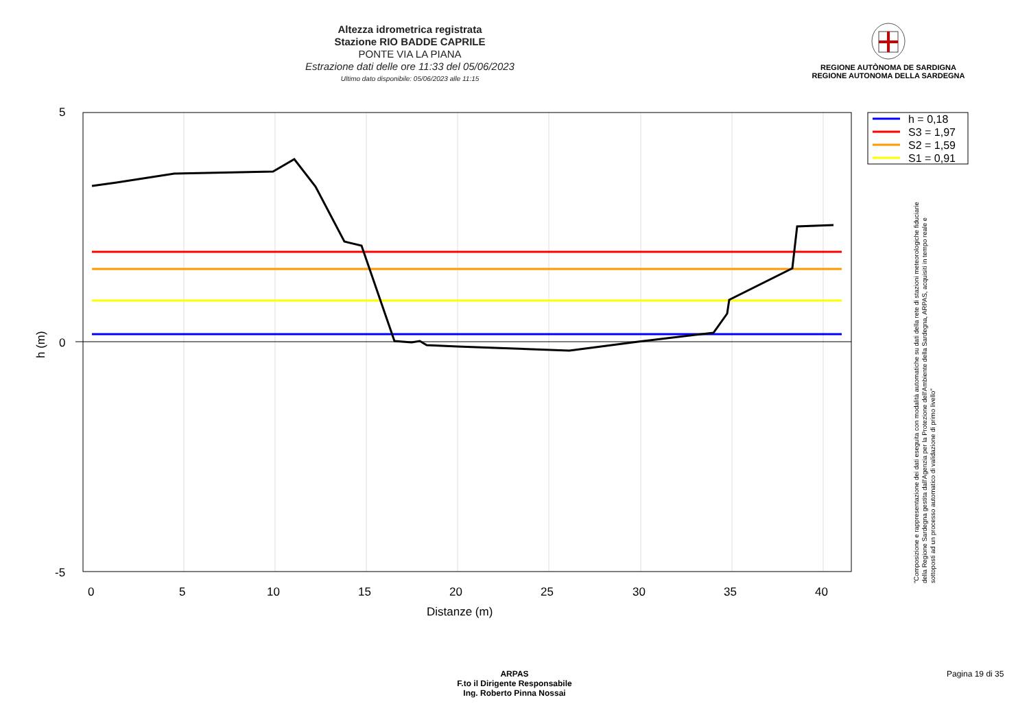Altezza idrometrica registrata
Stazione RIO BADDE CAPRILE
PONTE VIA LA PIANA
Estrazione dati delle ore 11:33 del 05/06/2023
Ultimo dato disponibile: 05/06/2023 alle 11:15
REGIONE AUTÒNOMA DE SARDIGNA
REGIONE AUTONOMA DELLA SARDEGNA
5
0
-5
0
5
10
15
20
25
30
35
40
Distanze (m)
h (m)
h = 0,18
S3 = 1,97
S2 = 1,59
S1 = 0,91
"Composizione e rappresentazione dei dati eseguita con modalità automatiche su dati della rete di stazioni meteorologiche fiduciarie della Regione Sardegna gestita dall'Agenzia per la Protezione dell'Ambiente della Sardegna, ARPAS, acquisiti in tempo reale e sottoposti ad un processo automatico di validazione di primo livello"
ARPAS
F.to il Dirigente Responsabile
Ing. Roberto Pinna Nossai
Pagina 19 di 35